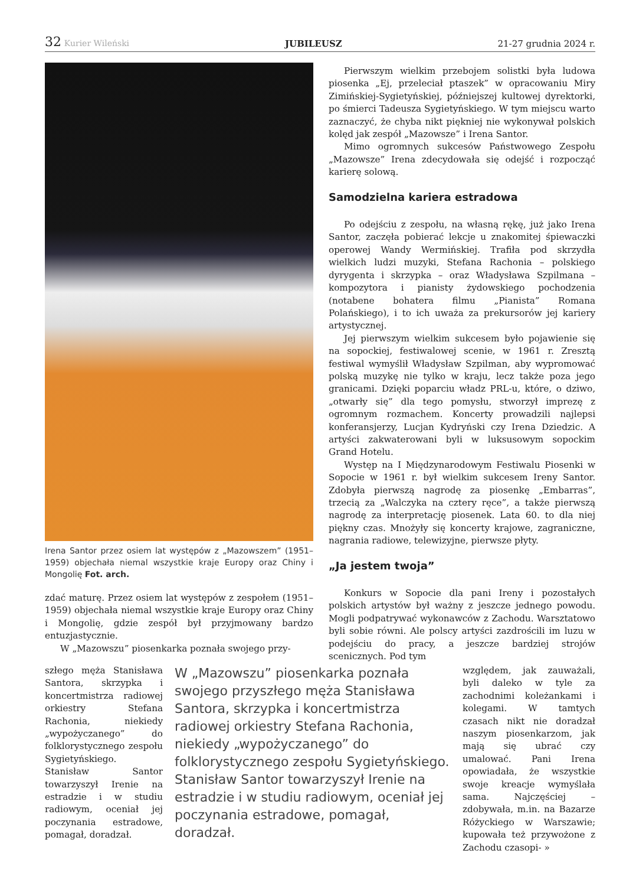32 Kurier Wileński JUBILEUSZ 21-27 grudnia 2024 r.
Irena Santor przez osiem lat występów z „Mazowszem” (1951–1959) objechała niemal wszystkie kraje Europy oraz Chiny i Mongolię Fot. arch.
zdać maturę. Przez osiem lat występów z zespołem (1951–1959) objechała niemal wszystkie kraje Europy oraz Chiny i Mongolię, gdzie zespół był przyjmowany bardzo entuzjastycznie.
W „Mazowszu” piosenkarka poznała swojego przy-
szłego męża Stanisława Santora, skrzypka i koncertmistrza radiowej orkiestry Stefana Rachonia, niekiedy „wypożyczanego” do folklorystycznego zespołu Sygietyńskiego. Stanisław Santor towarzyszył Irenie na estradzie i w studiu radiowym, oceniał jej poczynania estradowe, pomagał, doradzał.
W „Mazowszu” piosenkarka poznała swojego przyszłego męża Stanisława Santora, skrzypka i koncertmistrza radiowej orkiestry Stefana Rachonia, niekiedy „wypożyczanego” do folklorystycznego zespołu Sygietyńskiego. Stanisław Santor towarzyszył Irenie na estradzie i w studiu radiowym, oceniał jej poczynania estradowe, pomagał, doradzał.
Pierwszym wielkim przebojem solistki była ludowa piosenka „Ej, przeleciał ptaszek” w opracowaniu Miry Zimińskiej-Sygietyńskiej, późniejszej kultowej dyrektorki, po śmierci Tadeusza Sygietyńskiego. W tym miejscu warto zaznaczyć, że chyba nikt piękniej nie wykonywał polskich kolęd jak zespół „Mazowsze” i Irena Santor.
Mimo ogromnych sukcesów Państwowego Zespołu „Mazowsze” Irena zdecydowała się odejść i rozpocząć karierę solową.
Samodzielna kariera estradowa
Po odejściu z zespołu, na własną rękę, już jako Irena Santor, zaczęła pobierać lekcje u znakomitej śpiewaczki operowej Wandy Wermińskiej. Trafiła pod skrzydła wielkich ludzi muzyki, Stefana Rachonia – polskiego dyrygenta i skrzypka – oraz Władysława Szpilmana – kompozytora i pianisty żydowskiego pochodzenia (notabene bohatera filmu „Pianista” Romana Polańskiego), i to ich uważa za prekursorów jej kariery artystycznej.
Jej pierwszym wielkim sukcesem było pojawienie się na sopockiej, festiwalowej scenie, w 1961 r. Zresztą festiwal wymyślił Władysław Szpilman, aby wypromować polską muzykę nie tylko w kraju, lecz także poza jego granicami. Dzięki poparciu władz PRL-u, które, o dziwo, „otwarły się” dla tego pomysłu, stworzył imprezę z ogromnym rozmachem. Koncerty prowadzili najlepsi konferansjerzy, Lucjan Kydryński czy Irena Dziedzic. A artyści zakwaterowani byli w luksusowym sopockim Grand Hotelu.
Występ na I Międzynarodowym Festiwalu Piosenki w Sopocie w 1961 r. był wielkim sukcesem Ireny Santor. Zdobyła pierwszą nagrodę za piosenkę „Embarras”, trzecią za „Walczyka na cztery ręce”, a także pierwszą nagrodę za interpretację piosenek. Lata 60. to dla niej piękny czas. Mnożyły się koncerty krajowe, zagraniczne, nagrania radiowe, telewizyjne, pierwsze płyty.
„Ja jestem twoja”
Konkurs w Sopocie dla pani Ireny i pozostałych polskich artystów był ważny z jeszcze jednego powodu. Mogli podpatrywać wykonawców z Zachodu. Warsztatowo byli sobie równi. Ale polscy artyści zazdrościli im luzu w podejściu do pracy, a jeszcze bardziej strojów scenicznych. Pod tym
względem, jak zauważali, byli daleko w tyle za zachodnimi koleżankami i kolegami. W tamtych czasach nikt nie doradzał naszym piosenkarzom, jak mają się ubrać czy umalować. Pani Irena opowiadała, że wszystkie swoje kreacje wymyślała sama. Najczęściej – zdobywała, m.in. na Bazarze Różyckiego w Warszawie; kupowała też przywożone z Zachodu czasopi- »